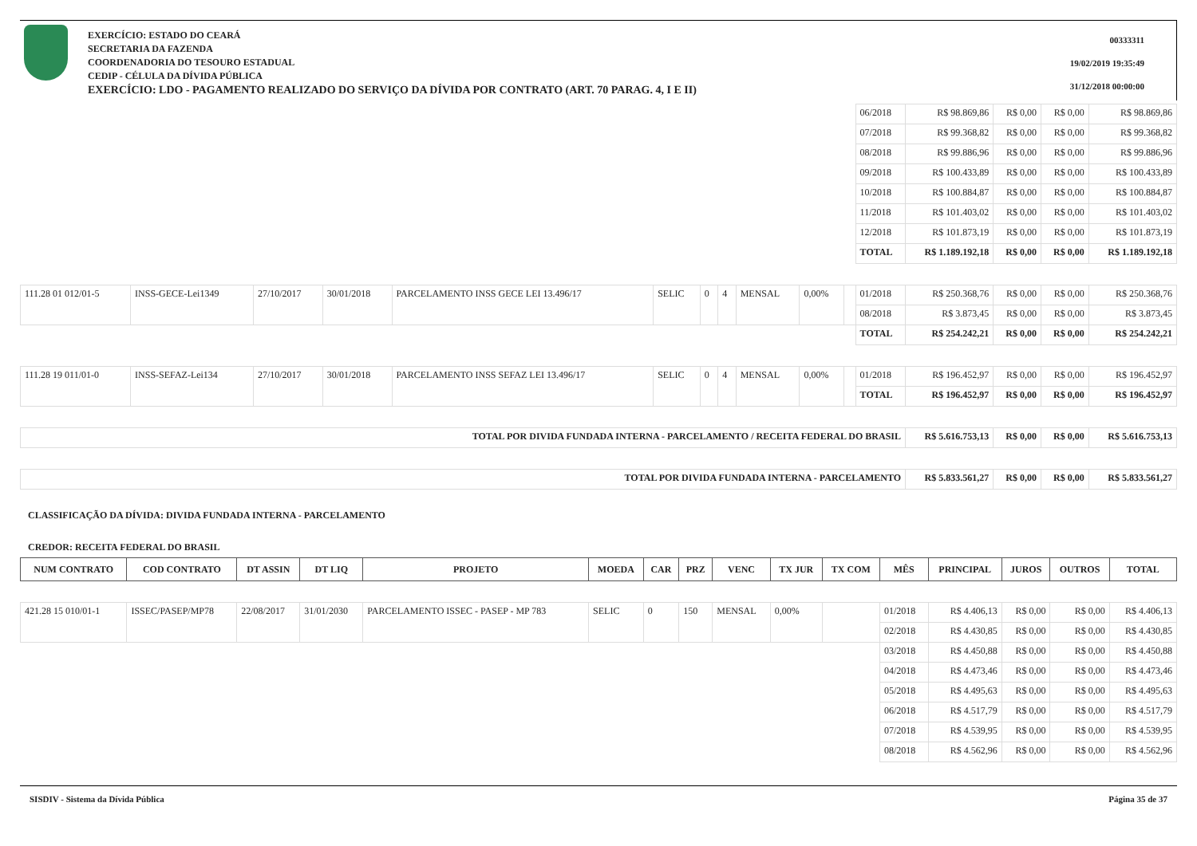EXERCÍCIO: ESTADO DO CEARÁ
SECRETARIA DA FAZENDA
COORDENADORIA DO TESOURO ESTADUAL
CEDIP - CÉLULA DA DÍVIDA PÚBLICA
EXERCÍCIO: LDO - PAGAMENTO REALIZADO DO SERVIÇO DA DÍVIDA POR CONTRATO (ART. 70 PARAG. 4, I E II)
00333311
19/02/2019 19:35:49
31/12/2018 00:00:00
| | | | | | | | | | | | 06/2018 | R$ 98.869,86 | R$ 0,00 | R$ 0,00 | R$ 98.869,86 |
| | | | | | | | | | | | 07/2018 | R$ 99.368,82 | R$ 0,00 | R$ 0,00 | R$ 99.368,82 |
| | | | | | | | | | | | 08/2018 | R$ 99.886,96 | R$ 0,00 | R$ 0,00 | R$ 99.886,96 |
| | | | | | | | | | | | 09/2018 | R$ 100.433,89 | R$ 0,00 | R$ 0,00 | R$ 100.433,89 |
| | | | | | | | | | | | 10/2018 | R$ 100.884,87 | R$ 0,00 | R$ 0,00 | R$ 100.884,87 |
| | | | | | | | | | | | 11/2018 | R$ 101.403,02 | R$ 0,00 | R$ 0,00 | R$ 101.403,02 |
| | | | | | | | | | | | 12/2018 | R$ 101.873,19 | R$ 0,00 | R$ 0,00 | R$ 101.873,19 |
| | | | | | | | | | | | TOTAL | R$ 1.189.192,18 | R$ 0,00 | R$ 0,00 | R$ 1.189.192,18 |
| 111.28 01 012/01-5 | INSS-GECE-Lei1349 | 27/10/2017 | 30/01/2018 | PARCELAMENTO INSS GECE LEI 13.496/17 | SELIC | 0 | 4 | MENSAL | 0,00% | | 01/2018 | R$ 250.368,76 | R$ 0,00 | R$ 0,00 | R$ 250.368,76 |
| | | | | | | | | | | | 08/2018 | R$ 3.873,45 | R$ 0,00 | R$ 0,00 | R$ 3.873,45 |
| | | | | | | | | | | | TOTAL | R$ 254.242,21 | R$ 0,00 | R$ 0,00 | R$ 254.242,21 |
| 111.28 19 011/01-0 | INSS-SEFAZ-Lei134 | 27/10/2017 | 30/01/2018 | PARCELAMENTO INSS SEFAZ LEI 13.496/17 | SELIC | 0 | 4 | MENSAL | 0,00% | | 01/2018 | R$ 196.452,97 | R$ 0,00 | R$ 0,00 | R$ 196.452,97 |
| | | | | | | | | | | | TOTAL | R$ 196.452,97 | R$ 0,00 | R$ 0,00 | R$ 196.452,97 |
| TOTAL POR DIVIDA FUNDADA INTERNA - PARCELAMENTO / RECEITA FEDERAL DO BRASIL | | | | | | | | | | | | R$ 5.616.753,13 | R$ 0,00 | R$ 0,00 | R$ 5.616.753,13 |
| TOTAL POR DIVIDA FUNDADA INTERNA - PARCELAMENTO | | | | | | | | | | | | R$ 5.833.561,27 | R$ 0,00 | R$ 0,00 | R$ 5.833.561,27 |
CLASSIFICAÇÃO DA DÍVIDA: DIVIDA FUNDADA INTERNA - PARCELAMENTO
CREDOR: RECEITA FEDERAL DO BRASIL
| NUM CONTRATO | COD CONTRATO | DT ASSIN | DT LIQ | PROJETO | MOEDA | CAR | PRZ | VENC | TX JUR | TX COM | MÊS | PRINCIPAL | JUROS | OUTROS | TOTAL |
| --- | --- | --- | --- | --- | --- | --- | --- | --- | --- | --- | --- | --- | --- | --- | --- |
| 421.28 15 010/01-1 | ISSEC/PASEP/MP78 | 22/08/2017 | 31/01/2030 | PARCELAMENTO ISSEC - PASEP - MP 783 | SELIC | 0 | 150 | MENSAL | 0,00% | | 01/2018 | R$ 4.406,13 | R$ 0,00 | R$ 0,00 | R$ 4.406,13 |
| | | | | | | | | | | | 02/2018 | R$ 4.430,85 | R$ 0,00 | R$ 0,00 | R$ 4.430,85 |
| | | | | | | | | | | | 03/2018 | R$ 4.450,88 | R$ 0,00 | R$ 0,00 | R$ 4.450,88 |
| | | | | | | | | | | | 04/2018 | R$ 4.473,46 | R$ 0,00 | R$ 0,00 | R$ 4.473,46 |
| | | | | | | | | | | | 05/2018 | R$ 4.495,63 | R$ 0,00 | R$ 0,00 | R$ 4.495,63 |
| | | | | | | | | | | | 06/2018 | R$ 4.517,79 | R$ 0,00 | R$ 0,00 | R$ 4.517,79 |
| | | | | | | | | | | | 07/2018 | R$ 4.539,95 | R$ 0,00 | R$ 0,00 | R$ 4.539,95 |
| | | | | | | | | | | | 08/2018 | R$ 4.562,96 | R$ 0,00 | R$ 0,00 | R$ 4.562,96 |
SISDIV - Sistema da Dívida Pública Página 35 de 37